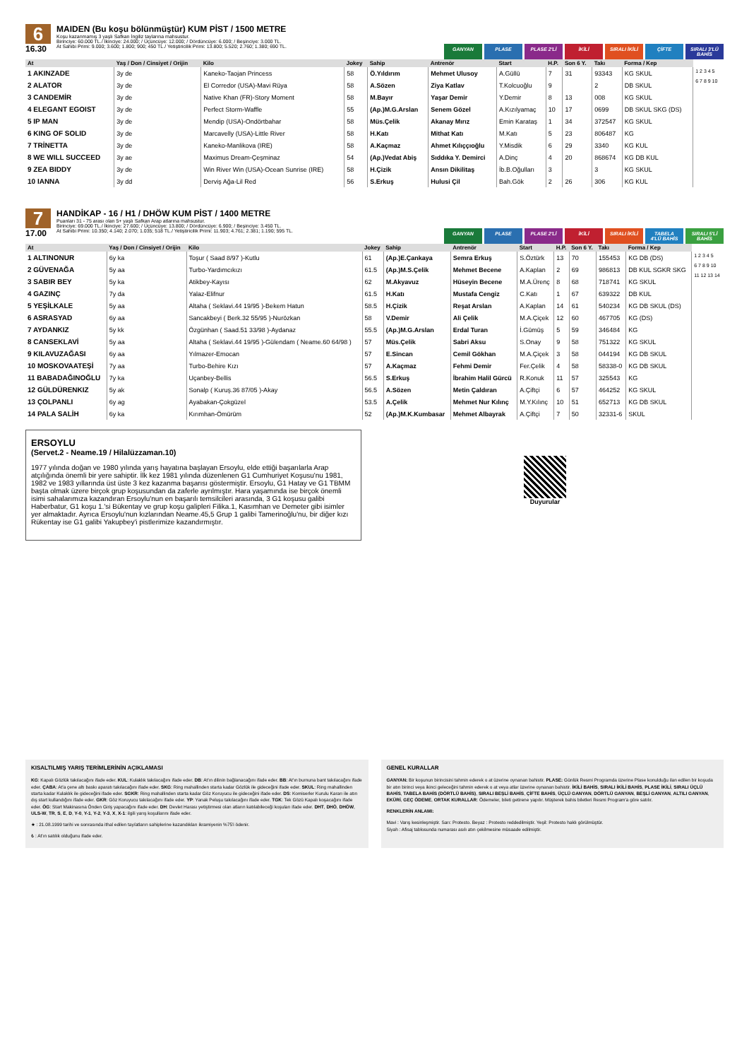6
16.30
MAIDEN (Bu koşu bölünmüştür) KUM PİST / 1500 METRE
Koşu kazanmamış 3 yaşlı Safkan İngiliz taylarına mahsustur.
Birinciye: 60.000 TL./ İkinciye: 24.000; / Üçüncüye: 12.000; / Dördüncüye: 6.000; / Beşinciye: 3.000 TL.
At Sahibi Primi: 9.000; 3.600; 1.800; 900; 450 TL./ Yetiştiricilik Primi: 13.800; 5.520; 2.760; 1.380; 690 TL.
GANYAN PLASE PLASE 2'Lİ İKİLİ SIRALI İKİLİ ÇİFTE SIRALI 3'LÜ BAHİS
| At | Yaş / Don / Cinsiyet / Orijin | Kilo | Jokey | Sahip | Antrenör | Start | H.P. | Son 6 Y. | Takı | Forma / Kep | |
| --- | --- | --- | --- | --- | --- | --- | --- | --- | --- | --- | --- |
| 1 AKINZADE | 3y de | Kaneko-Taojan Princess | 58 | Ö.Yıldırım | Mehmet Ulusoy | A.Güllü | 7 | 31 | 93343 | KG SKUL | 1 2 3 4 5 6 7 8 9 10 |
| 2 ALATOR | 3y de | El Corredor (USA)-Mavi Rüya | 58 | A.Sözen | Ziya Katlav | T.Kolcuoğlu | 9 | | 2 | DB SKUL | |
| 3 CANDEMİR | 3y de | Native Khan (FR)-Story Moment | 58 | M.Bayır | Yaşar Demir | Y.Demir | 8 | 13 | 008 | KG SKUL | |
| 4 ELEGANT EGOIST | 3y de | Perfect Storm-Waffle | 55 | (Ap.)M.G.Arslan | Senem Gözel | A.Kızılyamaç | 10 | 17 | 0699 | DB SKUL SKG (DS) | |
| 5 IP MAN | 3y de | Mendip (USA)-Ondörtbahar | 58 | Müs.Çelik | Akanay Mırız | Emin Karataş | 1 | 34 | 372547 | KG SKUL | |
| 6 KING OF SOLID | 3y de | Marcavelly (USA)-Little River | 58 | H.Katı | Mithat Katı | M.Katı | 5 | 23 | 806487 | KG | |
| 7 TRİNETTA | 3y de | Kaneko-Manlikova (IRE) | 58 | A.Kaçmaz | Ahmet Kılıççıoğlu | Y.Misdik | 6 | 29 | 3340 | KG KUL | |
| 8 WE WILL SUCCEED | 3y ae | Maximus Dream-Çeşminaz | 54 | (Ap.)Vedat Abiş | Sıddıka Y. Demirci | A.Dinç | 4 | 20 | 868674 | KG DB KUL | |
| 9 ZEA BIDDY | 3y de | Win River Win (USA)-Ocean Sunrise (IRE) | 58 | H.Çizik | Ansın Dikilitaş | İb.B.Oğulları | 3 | | 3 | KG SKUL | |
| 10 IANNA | 3y dd | Derviş Ağa-Lil Red | 56 | S.Erkuş | Hulusi Çil | Bah.Gök | 2 | 26 | 306 | KG KUL | |
7
17.00
HANDİKAP - 16 / H1 / DHÖW KUM PİST / 1400 METRE
Puanları 31 - 75 arası olan 5+ yaşlı Safkan Arap atlarına mahsustur.
Birinciye: 69.000 TL./ İkinciye: 27.600; / Üçüncüye: 13.800; / Dördüncüye: 6.900; / Beşinciye: 3.450 TL.
At Sahibi Primi: 10.350; 4.140; 2.070; 1.035; 518 TL./ Yetiştiricilik Primi: 11.903; 4.761; 2.381; 1.190; 595 TL.
GANYAN PLASE PLASE 2'Lİ İKİLİ SIRALI İKİLİ TABELA 4'LÜ BAHİS SIRALI 5'Lİ BAHİS
| At | Yaş / Don / Cinsiyet / Orijin | Kilo | Jokey | Sahip | Antrenör | Start | H.P. | Son 6 Y. | Takı | Forma / Kep | |
| --- | --- | --- | --- | --- | --- | --- | --- | --- | --- | --- | --- |
| 1 ALTINONUR | 6y ka | Toşur ( Saad 8/97 )-Kutlu | 61 | (Ap.)E.Çankaya | Semra Erkuş | S.Öztürk | 13 | 70 | 155453 | KG DB (DS) | 1 2 3 4 5 6 7 8 9 10 11 12 13 14 |
| 2 GÜVENAĞA | 5y aa | Turbo-Yardımcıkızı | 61.5 | (Ap.)M.S.Çelik | Mehmet Becene | A.Kaplan | 2 | 69 | 986813 | DB KUL SGKR SKG | |
| 3 SABIR BEY | 5y ka | Atikbey-Kayısı | 62 | M.Akyavuz | Hüseyin Becene | M.A.Ürenç | 8 | 68 | 718741 | KG SKUL | |
| 4 GAZINÇ | 7y da | Yalaz-Elifnur | 61.5 | H.Katı | Mustafa Cengiz | C.Katı | 1 | 67 | 639322 | DB KUL | |
| 5 YEŞİLKALE | 5y aa | Altaha ( Seklavi.44 19/95 )-Bekem Hatun | 58.5 | H.Çizik | Reşat Arslan | A.Kaplan | 14 | 61 | 540234 | KG DB SKUL (DS) | |
| 6 ASRASYAD | 6y aa | Sancakbeyi ( Berk.32 55/95 )-Nurözkan | 58 | V.Demir | Ali Çelik | M.A.Çiçek | 12 | 60 | 467705 | KG (DS) | |
| 7 AYDANKIZ | 5y kk | Özgünhan ( Saad.51 33/98 )-Aydanaz | 55.5 | (Ap.)M.G.Arslan | Erdal Turan | İ.Gümüş | 5 | 59 | 346484 | KG | |
| 8 CANSEKLAVİ | 5y aa | Altaha ( Seklavi.44 19/95 )-Gülendam ( Neame.60 64/98 ) | 57 | Müs.Çelik | Sabri Aksu | S.Onay | 9 | 58 | 751322 | KG SKUL | |
| 9 KILAVUZAĞASI | 6y aa | Yılmazer-Emocan | 57 | E.Sincan | Cemil Gökhan | M.A.Çiçek | 3 | 58 | 044194 | KG DB SKUL | |
| 10 MOSKOVAATEŞİ | 7y aa | Turbo-Behire Kızı | 57 | A.Kaçmaz | Fehmi Demir | Fer.Çelik | 4 | 58 | 58338-0 | KG DB SKUL | |
| 11 BABADAĞINOĞLU | 7y ka | Uçanbey-Bellis | 56.5 | S.Erkuş | İbrahim Halil Gürcü | R.Konuk | 11 | 57 | 325543 | KG | |
| 12 GÜLDÜRENKIZ | 5y ak | Sonalp ( Kuruş.36 87/05 )-Akay | 56.5 | A.Sözen | Metin Çaldıran | A.Çiftçi | 6 | 57 | 464252 | KG SKUL | |
| 13 ÇOLPANLI | 6y ag | Ayabakan-Çokgüzel | 53.5 | A.Çelik | Mehmet Nur Kılınç | M.Y.Kılınç | 10 | 51 | 652713 | KG DB SKUL | |
| 14 PALA SALİH | 6y ka | Kırımhan-Ömürüm | 52 | (Ap.)M.K.Kumbasar | Mehmet Albayrak | A.Çiftçi | 7 | 50 | 32331-6 | SKUL | |
ERSOYLU
(Servet.2 - Neame.19 / Hilalüzzaman.10)
1977 yılında doğan ve 1980 yılında yarış hayatına başlayan Ersoylu, elde ettiği başarılarla Arap atçılığında önemli bir yere sahiptir. İlk kez 1981 yılında düzenlenen G1 Cumhuriyet Koşusu'nu 1981, 1982 ve 1983 yıllarında üst üste 3 kez kazanma başarısı göstermiştir. Ersoylu, G1 Hatay ve G1 TBMM başta olmak üzere birçok grup koşusundan da zaferle ayrılmıştır. Hara yaşamında ise birçok önemli isimi sahalarımıza kazandıran Ersoylu'nun en başarılı temsilcileri arasında, 3 G1 koşusu galibi Haberbatur, G1 koşu 1.'si Bükentay ve grup koşu galipleri Filika.1, Kasımhan ve Demeter gibi isimler yer almaktadır. Ayrıca Ersoylu'nun kızlarından Neame.45,5 Grup 1 galibi Tamerinoğlu'nu, bir diğer kızı Rükentay ise G1 galibi Yakupbey'i pistlerimize kazandırmıştır.
Duyurular
KISALTILMIŞ YARIŞ TERİMLERİNİN AÇIKLAMASI
KG: Kapalı Gözlük takılacağını ifade eder. KUL: Kulaklık takılacağını ifade eder. DB: At'ın dilinin bağlanacağını ifade eder. BB: At'ın burnuna bant takılacağını ifade eder. ÇABA: At'a çene altı baskı aparatı takılacağını ifade eder. SKG: Ring mahallinden starta kadar Gözlük ile gideceğini ifade eder. SKUL: Ring mahallinden starta kadar Kulaklık ile gideceğini ifade eder. SGKR: Ring mahallinden starta kadar Göz Koruyucu ile gideceğini ifade eder. DS: Komiserler Kurulu Kararı ile atın dış start kullandığını ifade eder. GKR: Göz Koruyucu takılacağını ifade eder. YP: Yanak Peluşu takılacağını ifade eder. TGK: Tek Gözü Kapalı koşacağını ifade eder. ÖG: Start Makinasına Önden Giriş yapacağını ifade eder. DH: Devlet Harası yetiştirmesi olan atların katılabileceği koşuları ifade eder. DHT, DHÖ, DHÖW, ULS-W, TR, S, E, D, Y-0, Y-1, Y-2, Y-3, X, X-1: ilgili yarış koşullarını ifade eder.
★ : 21.08.1999 tarihi ve sonrasında ithal edilen tay/atların sahiplerine kazandıkları ikramiyenin %75'i ödenir.
₺ : At'ın satılık olduğunu ifade eder.
GENEL KURALLAR
GANYAN: Bir koşunun birincisini tahmin ederek o at üzerine oynanan bahistir. PLASE: Günlük Resmi Programda üzerine Plase konulduğu ilan edilen bir koşuda bir atın birinci veya ikinci geleceğini tahmin ederek o at veya atlar üzerine oynanan bahistir. İKİLİ BAHİS, SIRALI İKİLİ BAHİS, PLASE İKİLİ, SIRALI ÜÇLÜ BAHİS, TABELA BAHİS (DÖRTLÜ BAHİS), SIRALI BEŞLİ BAHİS, ÇİFTE BAHİS, ÜÇLÜ GANYAN, DÖRTLÜ GANYAN, BEŞLİ GANYAN, ALTILI GANYAN, EKÜRİ, GEÇ ÖDEME, ORTAK KURALLAR: Ödemeler, bileti getirene yapılır. Müşterek bahis biletleri Resmi Program'a göre satılır.
RENKLERİN ANLAMI:
Mavi : Varış kesinleşmiştir. Sarı: Protesto. Beyaz : Protesto reddedilmiştir. Yeşil: Protesto haklı görülmüştür.
Siyah : Afisaj tablosunda numarası asılı atın çekilmesine müsaade edilmiştir.